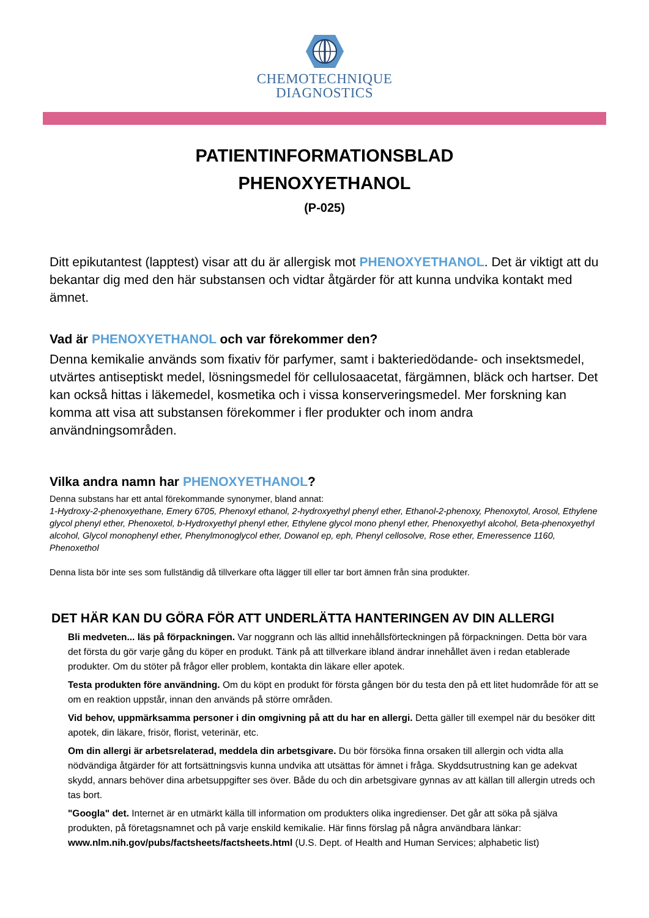CHEMOTECHNIQUE
DIAGNOSTICS
PATIENTINFORMATIONSBLAD
PHENOXYETHANOL
(P-025)
Ditt epikutantest (lapptest) visar att du är allergisk mot PHENOXYETHANOL. Det är viktigt att du bekantar dig med den här substansen och vidtar åtgärder för att kunna undvika kontakt med ämnet.
Vad är PHENOXYETHANOL och var förekommer den?
Denna kemikalie används som fixativ för parfymer, samt i bakteriedödande- och insektsmedel, utvärtes antiseptiskt medel, lösningsmedel för cellulosaacetat, färgämnen, bläck och hartser. Det kan också hittas i läkemedel, kosmetika och i vissa konserveringsmedel. Mer forskning kan komma att visa att substansen förekommer i fler produkter och inom andra användningsområden.
Vilka andra namn har PHENOXYETHANOL?
Denna substans har ett antal förekommande synonymer, bland annat:
1-Hydroxy-2-phenoxyethane, Emery 6705, Phenoxyl ethanol, 2-hydroxyethyl phenyl ether, Ethanol-2-phenoxy, Phenoxytol, Arosol, Ethylene glycol phenyl ether, Phenoxetol, b-Hydroxyethyl phenyl ether, Ethylene glycol mono phenyl ether, Phenoxyethyl alcohol, Beta-phenoxyethyl alcohol, Glycol monophenyl ether, Phenylmonoglycol ether, Dowanol ep, eph, Phenyl cellosolve, Rose ether, Emeressence 1160, Phenoxethol
Denna lista bör inte ses som fullständig då tillverkare ofta lägger till eller tar bort ämnen från sina produkter.
DET HÄR KAN DU GÖRA FÖR ATT UNDERLÄTTA HANTERINGEN AV DIN ALLERGI
Bli medveten... läs på förpackningen. Var noggrann och läs alltid innehållsförteckningen på förpackningen. Detta bör vara det första du gör varje gång du köper en produkt. Tänk på att tillverkare ibland ändrar innehållet även i redan etablerade produkter. Om du stöter på frågor eller problem, kontakta din läkare eller apotek.
Testa produkten före användning. Om du köpt en produkt för första gången bör du testa den på ett litet hudområde för att se om en reaktion uppstår, innan den används på större områden.
Vid behov, uppmärksamma personer i din omgivning på att du har en allergi. Detta gäller till exempel när du besöker ditt apotek, din läkare, frisör, florist, veterinär, etc.
Om din allergi är arbetsrelaterad, meddela din arbetsgivare. Du bör försöka finna orsaken till allergin och vidta alla nödvändiga åtgärder för att fortsättningsvis kunna undvika att utsättas för ämnet i fråga. Skyddsutrustning kan ge adekvat skydd, annars behöver dina arbetsuppgifter ses över. Både du och din arbetsgivare gynnas av att källan till allergin utreds och tas bort.
"Googla" det. Internet är en utmärkt källa till information om produkters olika ingredienser. Det går att söka på själva produkten, på företagsnamnet och på varje enskild kemikalie. Här finns förslag på några användbara länkar: www.nlm.nih.gov/pubs/factsheets/factsheets.html (U.S. Dept. of Health and Human Services; alphabetic list)